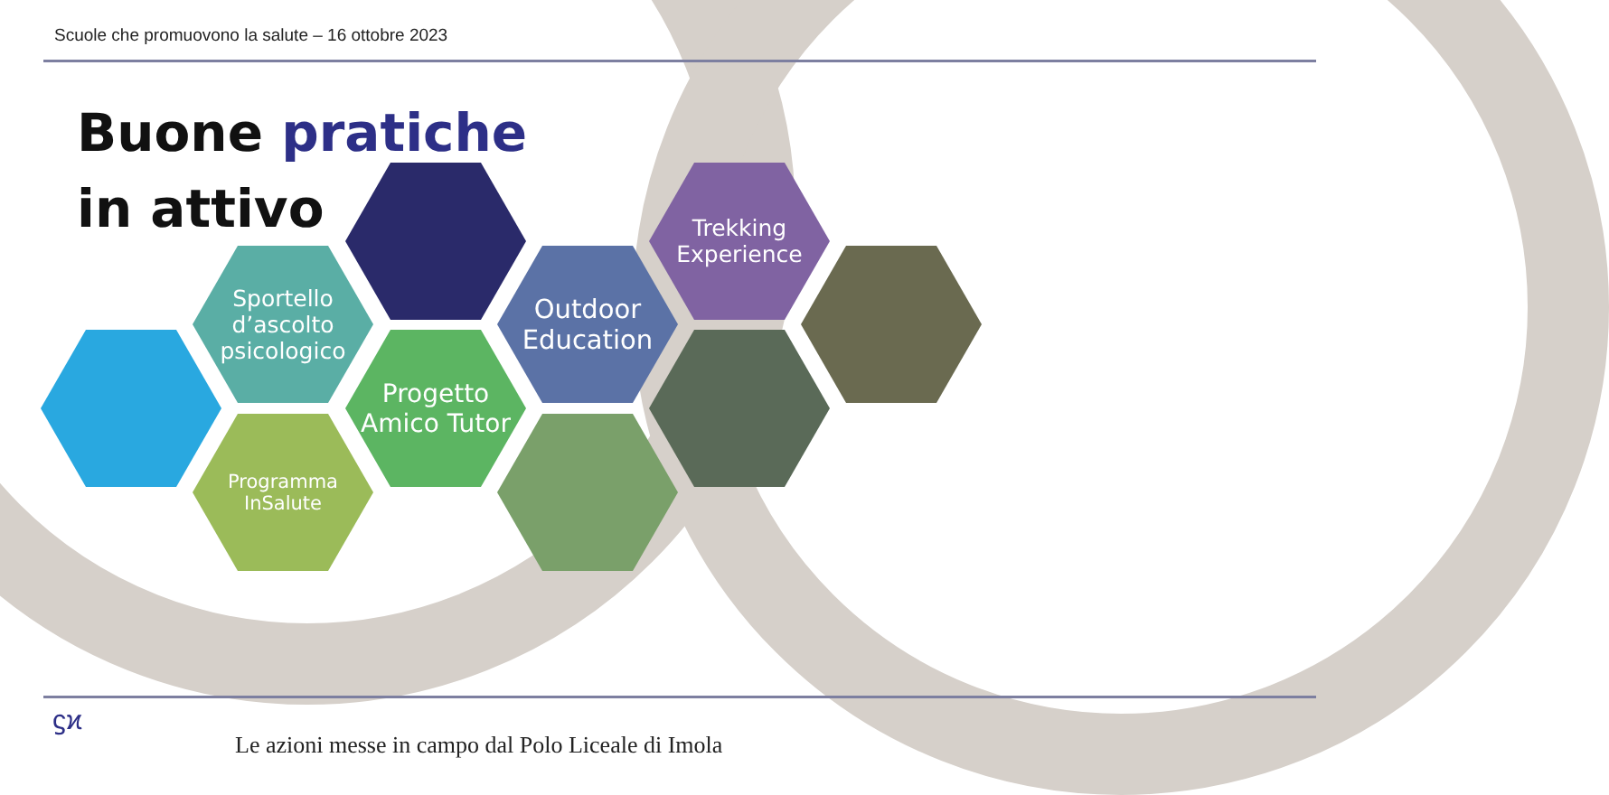Scuole che promuovono la salute – 16 ottobre 2023
Buone pratiche
in attivo
Sportello d’ascolto psicologico
Programma InSalute
Progetto Amico Tutor
Outdoor Education
Trekking Experience
ϛϰ
Le azioni messe in campo dal Polo Liceale di Imola